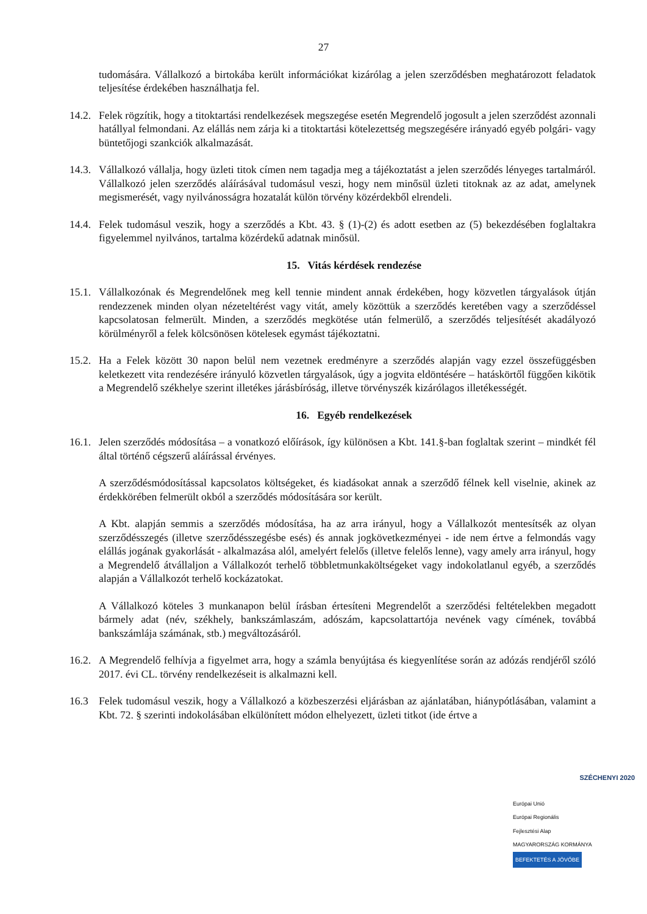27
tudomására. Vállalkozó a birtokába került információkat kizárólag a jelen szerződésben meghatározott feladatok teljesítése érdekében használhatja fel.
14.2.
Felek rögzítik, hogy a titoktartási rendelkezések megszegése esetén Megrendelő jogosult a jelen szerződést azonnali hatállyal felmondani. Az elállás nem zárja ki a titoktartási kötelezettség megszegésére irányadó egyéb polgári- vagy büntetőjogi szankciók alkalmazását.
14.3.
Vállalkozó vállalja, hogy üzleti titok címen nem tagadja meg a tájékoztatást a jelen szerződés lényeges tartalmáról. Vállalkozó jelen szerződés aláírásával tudomásul veszi, hogy nem minősül üzleti titoknak az az adat, amelynek megismerését, vagy nyilvánosságra hozatalát külön törvény közérdekből elrendeli.
14.4.
Felek tudomásul veszik, hogy a szerződés a Kbt. 43. § (1)-(2) és adott esetben az (5) bekezdésében foglaltakra figyelemmel nyilvános, tartalma közérdekű adatnak minősül.
15. Vitás kérdések rendezése
15.1.
Vállalkozónak és Megrendelőnek meg kell tennie mindent annak érdekében, hogy közvetlen tárgyalások útján rendezzenek minden olyan nézeteltérést vagy vitát, amely közöttük a szerződés keretében vagy a szerződéssel kapcsolatosan felmerült. Minden, a szerződés megkötése után felmerülő, a szerződés teljesítését akadályozó körülményről a felek kölcsönösen kötelesek egymást tájékoztatni.
15.2.
Ha a Felek között 30 napon belül nem vezetnek eredményre a szerződés alapján vagy ezzel összefüggésben keletkezett vita rendezésére irányuló közvetlen tárgyalások, úgy a jogvita eldöntésére – hatáskörtől függően kikötik a Megrendelő székhelye szerint illetékes járásbíróság, illetve törvényszék kizárólagos illetékességét.
16. Egyéb rendelkezések
16.1.
Jelen szerződés módosítása – a vonatkozó előírások, így különösen a Kbt. 141.§-ban foglaltak szerint – mindkét fél által történő cégszerű aláírással érvényes.
A szerződésmódosítással kapcsolatos költségeket, és kiadásokat annak a szerződő félnek kell viselnie, akinek az érdekkörében felmerült okból a szerződés módosítására sor került.
A Kbt. alapján semmis a szerződés módosítása, ha az arra irányul, hogy a Vállalkozót mentesítsék az olyan szerződésszegés (illetve szerződésszegésbe esés) és annak jogkövetkezményei - ide nem értve a felmondás vagy elállás jogának gyakorlását - alkalmazása alól, amelyért felelős (illetve felelős lenne), vagy amely arra irányul, hogy a Megrendelő átvállaljon a Vállalkozót terhelő többletmunkaköltségeket vagy indokolatlanul egyéb, a szerződés alapján a Vállalkozót terhelő kockázatokat.
A Vállalkozó köteles 3 munkanapon belül írásban értesíteni Megrendelőt a szerződési feltételekben megadott bármely adat (név, székhely, bankszámlaszám, adószám, kapcsolattartója nevének vagy címének, továbbá bankszámlája számának, stb.) megváltozásáról.
16.2.
A Megrendelő felhívja a figyelmet arra, hogy a számla benyújtása és kiegyenlítése során az adózás rendjéről szóló 2017. évi CL. törvény rendelkezéseit is alkalmazni kell.
16.3 Felek tudomásul veszik, hogy a Vállalkozó a közbeszerzési eljárásban az ajánlatában, hiánypótlásában, valamint a Kbt. 72. § szerinti indokolásában elkülönített módon elhelyezett, üzleti titkot (ide értve a
SZÉCHENYI 2020
Európai Unió
Európai Regionális
Fejlesztési Alap
MAGYARORSZÁG KORMÁNYA
BEFEKTETÉS A JÖVŐBE